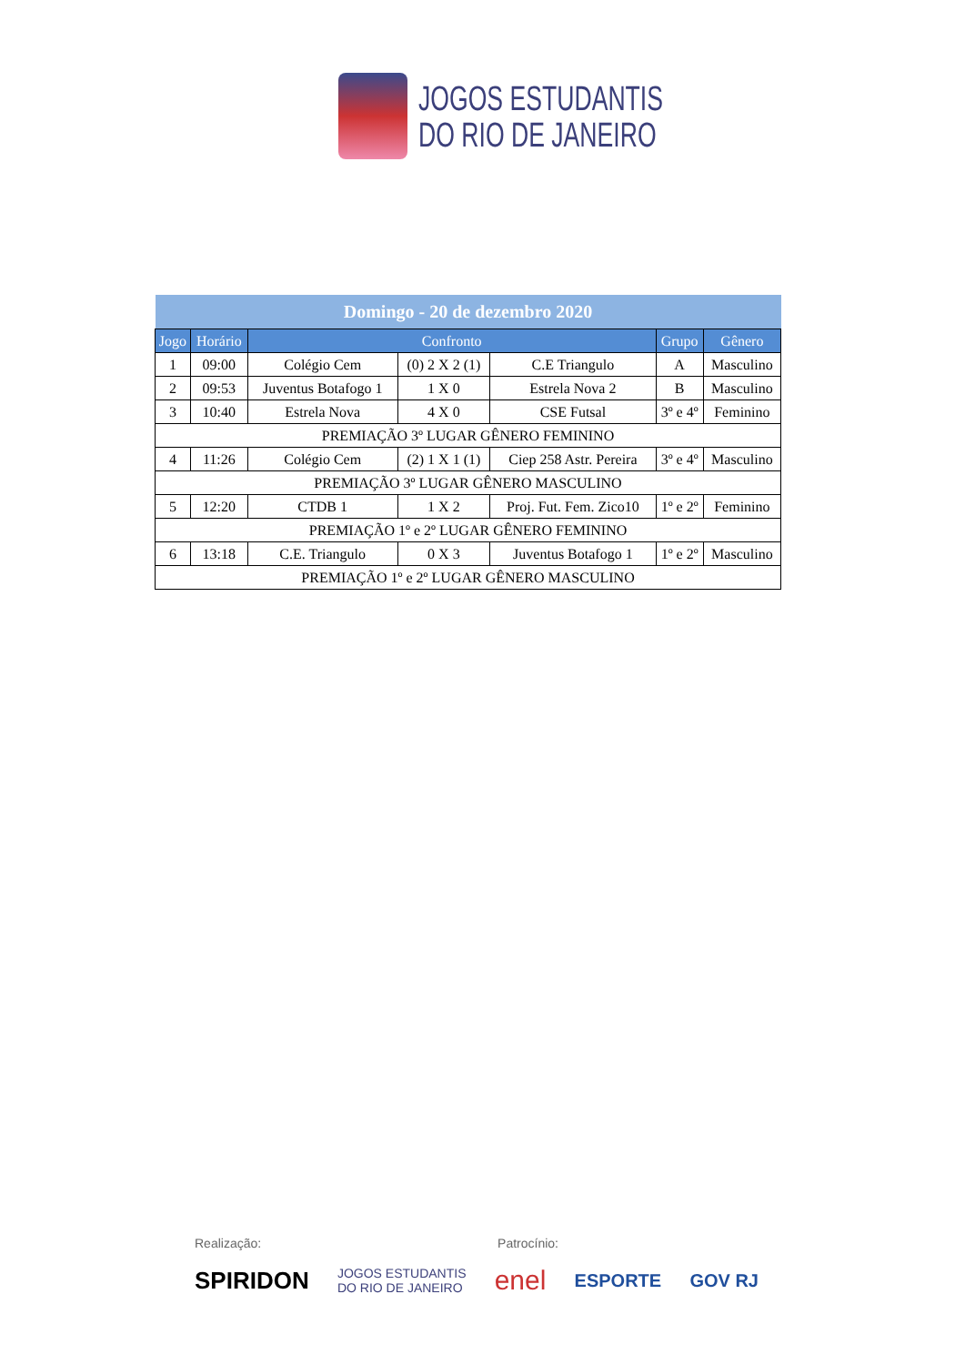JOGOS ESTUDANTIS
DO RIO DE JANEIRO
| Domingo - 20 de dezembro 2020 | | | | | | |
| --- | --- | --- | --- | --- | --- | --- |
| Jogo | Horário | Confronto | | | Grupo | Gênero |
| 1 | 09:00 | Colégio Cem | (0) 2 X 2 (1) | C.E Triangulo | A | Masculino |
| 2 | 09:53 | Juventus Botafogo 1 | 1 X 0 | Estrela Nova 2 | B | Masculino |
| 3 | 10:40 | Estrela Nova | 4 X 0 | CSE Futsal | 3º e 4º | Feminino |
| PREMIAÇÃO 3º LUGAR GÊNERO FEMININO | | | | | | |
| 4 | 11:26 | Colégio Cem | (2) 1 X 1 (1) | Ciep 258 Astr. Pereira | 3º e 4º | Masculino |
| PREMIAÇÃO 3º LUGAR GÊNERO MASCULINO | | | | | | |
| 5 | 12:20 | CTDB 1 | 1 X 2 | Proj. Fut. Fem. Zico10 | 1º e 2º | Feminino |
| PREMIAÇÃO 1º e 2º LUGAR GÊNERO FEMININO | | | | | | |
| 6 | 13:18 | C.E. Triangulo | 0 X 3 | Juventus Botafogo 1 | 1º e 2º | Masculino |
| PREMIAÇÃO 1º e 2º LUGAR GÊNERO MASCULINO | | | | | | |
Realização: Patrocínio:
SPIRIDON JOGOS ESTUDANTIS
DO RIO DE JANEIRO enel ESPORTE GOV RJ